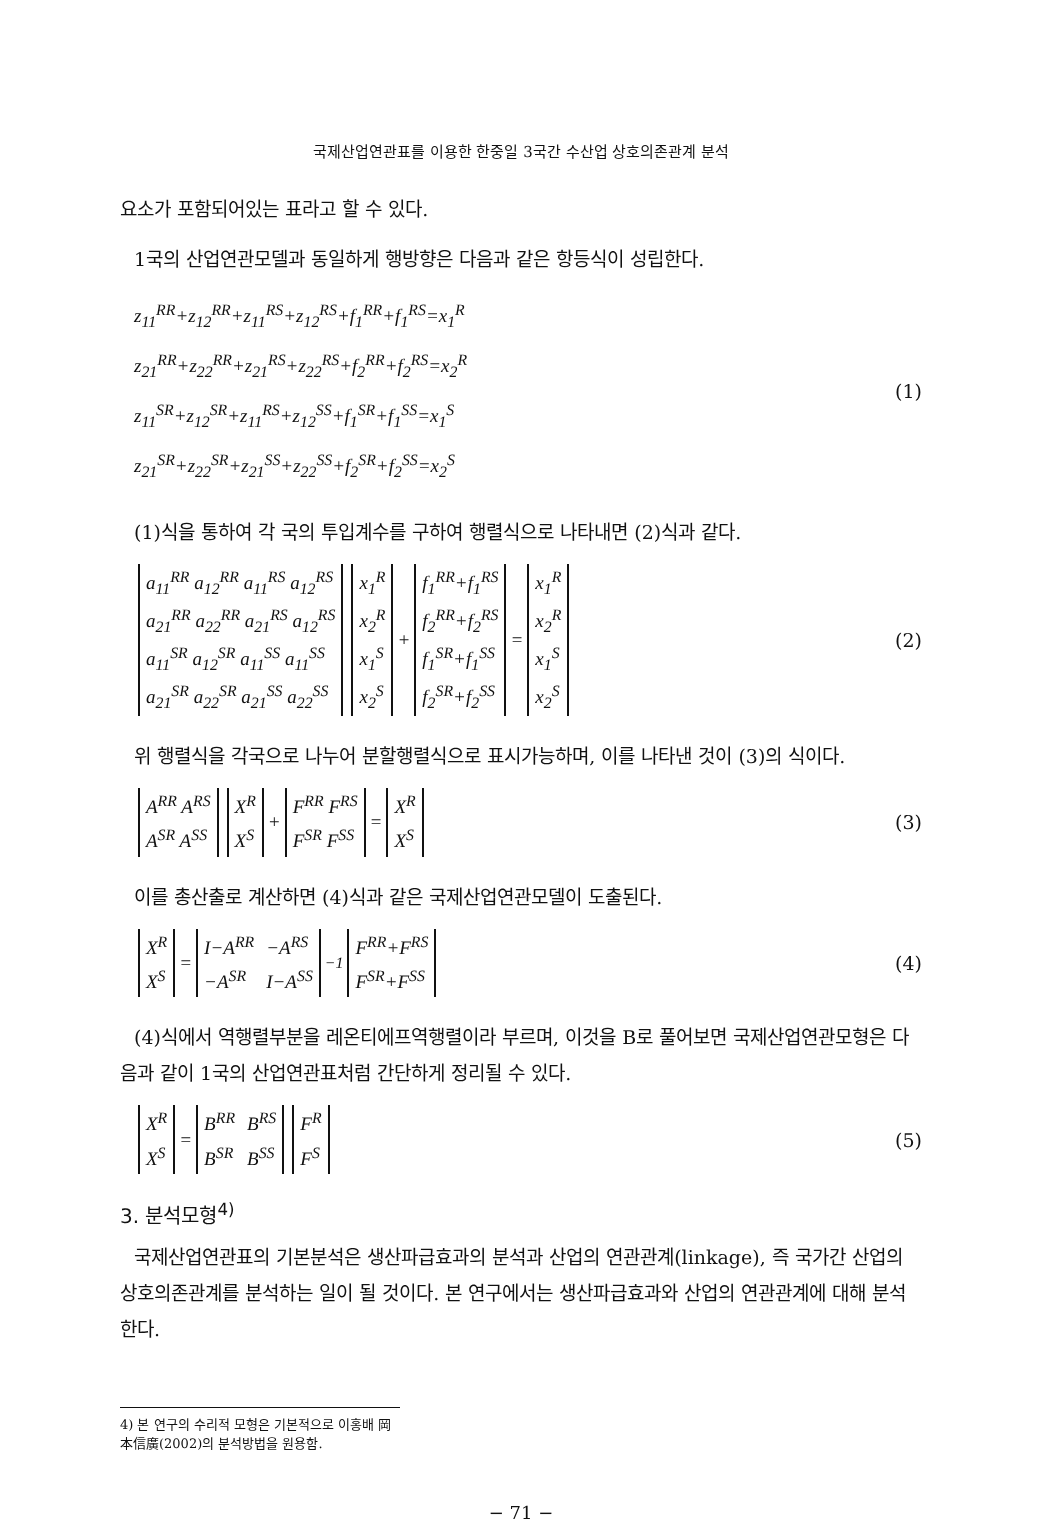국제산업연관표를 이용한 한중일 3국간 수산업 상호의존관계 분석
요소가 포함되어있는 표라고 할 수 있다.
1국의 산업연관모델과 동일하게 행방향은 다음과 같은 항등식이 성립한다.
z<sub>11</sub><sup>RR</sup>+z<sub>12</sub><sup>RR</sup>+z<sub>11</sub><sup>RS</sup>+z<sub>12</sub><sup>RS</sup>+f<sub>1</sub><sup>RR</sup>+f<sub>1</sub><sup>RS</sup>=x<sub>1</sub><sup>R</sup>
z<sub>21</sub><sup>RR</sup>+z<sub>22</sub><sup>RR</sup>+z<sub>21</sub><sup>RS</sup>+z<sub>22</sub><sup>RS</sup>+f<sub>2</sub><sup>RR</sup>+f<sub>2</sub><sup>RS</sup>=x<sub>2</sub><sup>R</sup>
z<sub>11</sub><sup>SR</sup>+z<sub>12</sub><sup>SR</sup>+z<sub>11</sub><sup>RS</sup>+z<sub>12</sub><sup>SS</sup>+f<sub>1</sub><sup>SR</sup>+f<sub>1</sub><sup>SS</sup>=x<sub>1</sub><sup>S</sup>
z<sub>21</sub><sup>SR</sup>+z<sub>22</sub><sup>SR</sup>+z<sub>21</sub><sup>SS</sup>+z<sub>22</sub><sup>SS</sup>+f<sub>2</sub><sup>SR</sup>+f<sub>2</sub><sup>SS</sup>=x<sub>2</sub><sup>S</sup>
(1)
(1)식을 통하여 각 국의 투입계수를 구하여 행렬식으로 나타내면 (2)식과 같다.
| a<sub>11</sub><sup>RR</sup> a<sub>12</sub><sup>RR</sup> a<sub>11</sub><sup>RS</sup> a<sub>12</sub><sup>RS</sup> |
| a<sub>21</sub><sup>RR</sup> a<sub>22</sub><sup>RR</sup> a<sub>21</sub><sup>RS</sup> a<sub>12</sub><sup>RS</sup> |
| a<sub>11</sub><sup>SR</sup> a<sub>12</sub><sup>SR</sup> a<sub>11</sub><sup>SS</sup> a<sub>11</sub><sup>SS</sup> |
| a<sub>21</sub><sup>SR</sup> a<sub>22</sub><sup>SR</sup> a<sub>21</sub><sup>SS</sup> a<sub>22</sub><sup>SS</sup> |
| x<sub>1</sub><sup>R</sup> |
| x<sub>2</sub><sup>R</sup> |
| x<sub>1</sub><sup>S</sup> |
| x<sub>2</sub><sup>S</sup> |
+
| f<sub>1</sub><sup>RR</sup>+f<sub>1</sub><sup>RS</sup> |
| f<sub>2</sub><sup>RR</sup>+f<sub>2</sub><sup>RS</sup> |
| f<sub>1</sub><sup>SR</sup>+f<sub>1</sub><sup>SS</sup> |
| f<sub>2</sub><sup>SR</sup>+f<sub>2</sub><sup>SS</sup> |
=
| x<sub>1</sub><sup>R</sup> |
| x<sub>2</sub><sup>R</sup> |
| x<sub>1</sub><sup>S</sup> |
| x<sub>2</sub><sup>S</sup> |
(2)
위 행렬식을 각국으로 나누어 분할행렬식으로 표시가능하며, 이를 나타낸 것이 (3)의 식이다.
| A<sup>RR</sup> A<sup>RS</sup> |
| A<sup>SR</sup> A<sup>SS</sup> |
| X<sup>R</sup> |
| X<sup>S</sup> |
+
| F<sup>RR</sup> F<sup>RS</sup> |
| F<sup>SR</sup> F<sup>SS</sup> |
=
| X<sup>R</sup> |
| X<sup>S</sup> |
(3)
이를 총산출로 계산하면 (4)식과 같은 국제산업연관모델이 도출된다.
| X<sup>R</sup> |
| X<sup>S</sup> |
=
| I−A<sup>RR</sup> | −A<sup>RS</sup> |
| −A<sup>SR</sup> | I−A<sup>SS</sup> |
<sup>−1</sup>
| F<sup>RR</sup>+F<sup>RS</sup> |
| F<sup>SR</sup>+F<sup>SS</sup> |
(4)
(4)식에서 역행렬부분을 레온티에프역행렬이라 부르며, 이것을 B로 풀어보면 국제산업연관모형은 다음과 같이 1국의 산업연관표처럼 간단하게 정리될 수 있다.
| X<sup>R</sup> |
| X<sup>S</sup> |
=
| B<sup>RR</sup> | B<sup>RS</sup> |
| B<sup>SR</sup> | B<sup>SS</sup> |
| F<sup>R</sup> |
| F<sup>S</sup> |
(5)
3. 분석모형<sup>4)</sup>
국제산업연관표의 기본분석은 생산파급효과의 분석과 산업의 연관관계(linkage), 즉 국가간 산업의 상호의존관계를 분석하는 일이 될 것이다. 본 연구에서는 생산파급효과와 산업의 연관관계에 대해 분석한다.
4) 본 연구의 수리적 모형은 기본적으로 이홍배 岡本信廣(2002)의 분석방법을 원용함.
− 71 −